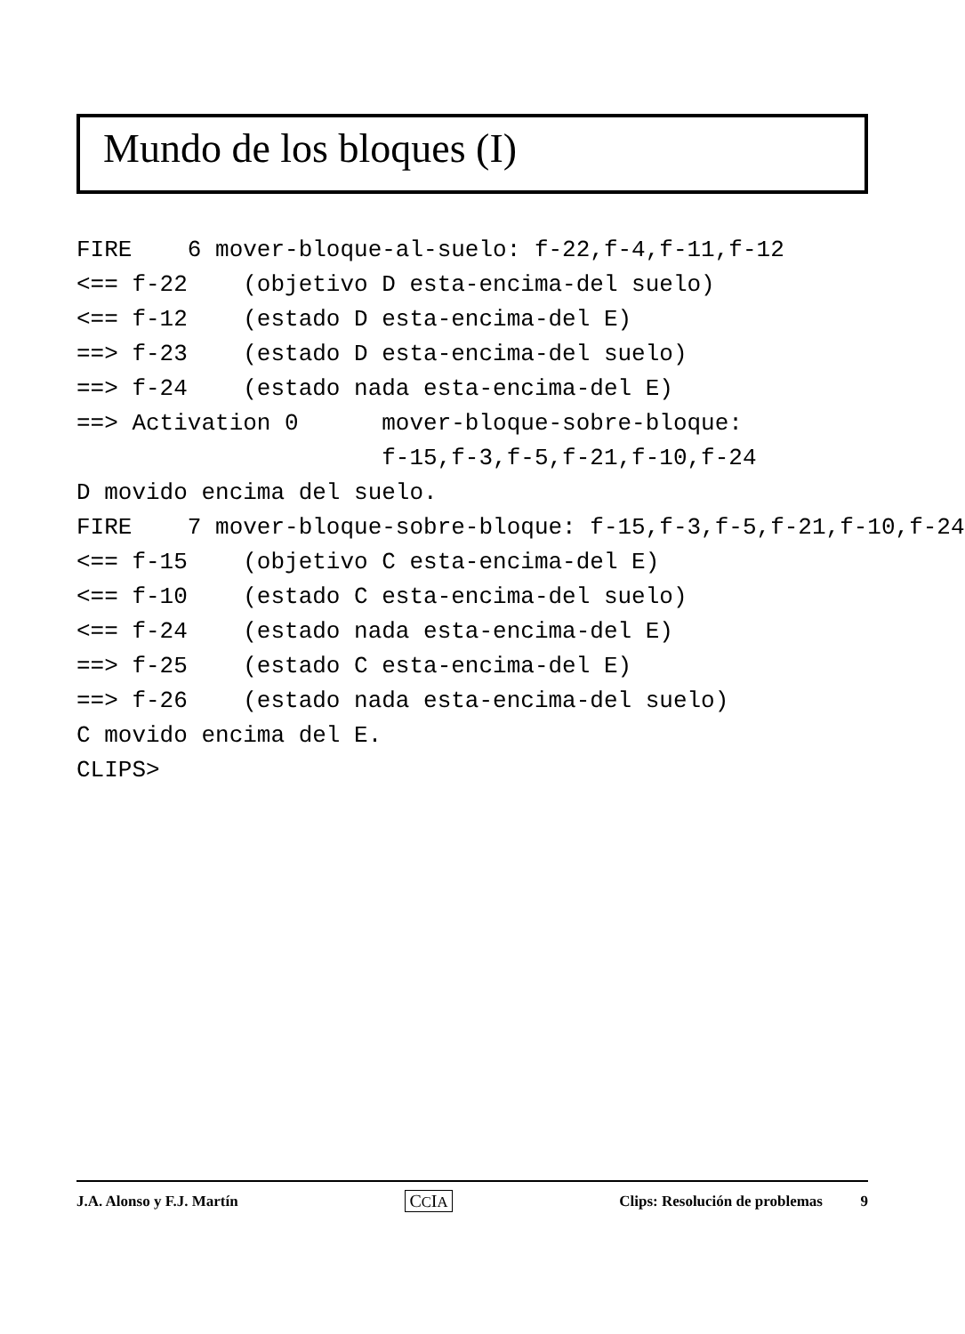Mundo de los bloques (I)
FIRE    6 mover-bloque-al-suelo: f-22,f-4,f-11,f-12
<== f-22    (objetivo D esta-encima-del suelo)
<== f-12    (estado D esta-encima-del E)
==> f-23    (estado D esta-encima-del suelo)
==> f-24    (estado nada esta-encima-del E)
==> Activation 0      mover-bloque-sobre-bloque:
                      f-15,f-3,f-5,f-21,f-10,f-24
D movido encima del suelo.
FIRE    7 mover-bloque-sobre-bloque: f-15,f-3,f-5,f-21,f-10,f-24
<== f-15    (objetivo C esta-encima-del E)
<== f-10    (estado C esta-encima-del suelo)
<== f-24    (estado nada esta-encima-del E)
==> f-25    (estado C esta-encima-del E)
==> f-26    (estado nada esta-encima-del suelo)
C movido encima del E.
CLIPS>
J.A. Alonso y F.J. Martín CCIA Clips: Resolución de problemas 9